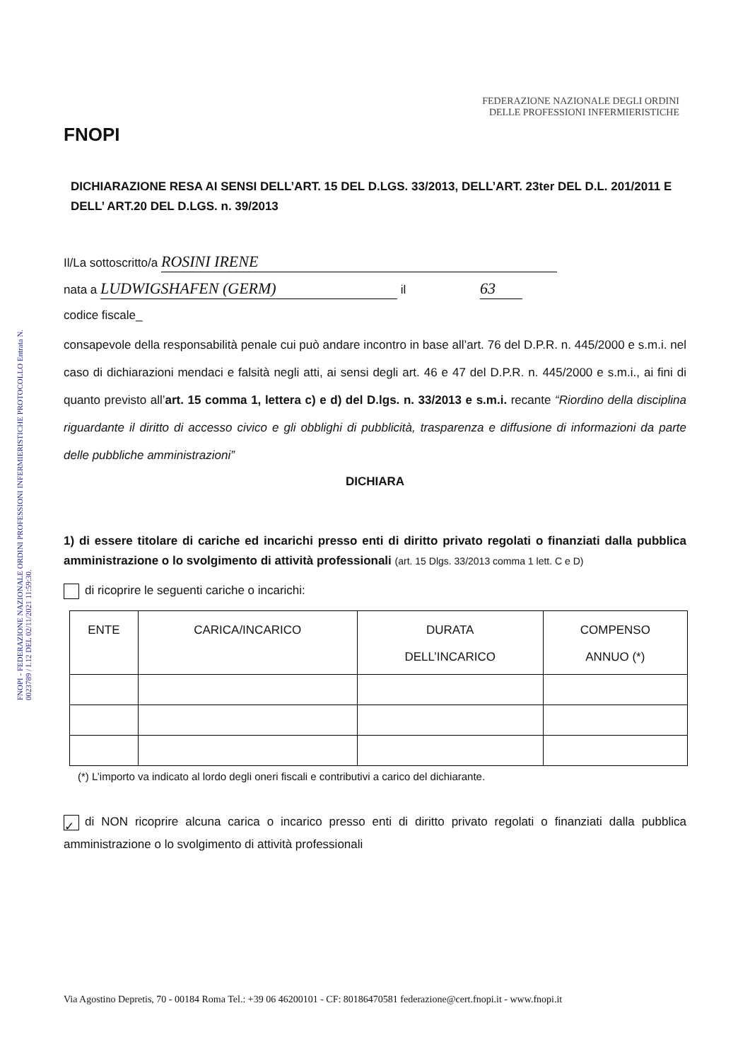FNOPI - FEDERAZIONE NAZIONALE ORDINI PROFESSIONI INFERMIERISTICHE PROTOCOLLO Entrata N. 0023789 / I.12 DEL 02/11/2021 11:59:30.
FNOPI
FEDERAZIONE NAZIONALE DEGLI ORDINI
DELLE PROFESSIONI INFERMIERISTICHE
DICHIARAZIONE RESA AI SENSI DELL’ART. 15 DEL D.LGS. 33/2013, DELL’ART. 23ter DEL D.L. 201/2011 E DELL’ ART.20 DEL D.LGS. n. 39/2013
Il/La sottoscritto/a ROSINI IRENE
nata a LUDWIGSHAFEN (GERM) il 63
codice fiscale_
consapevole della responsabilità penale cui può andare incontro in base all’art. 76 del D.P.R. n. 445/2000 e s.m.i. nel caso di dichiarazioni mendaci e falsità negli atti, ai sensi degli art. 46 e 47 del D.P.R. n. 445/2000 e s.m.i., ai fini di quanto previsto all’art. 15 comma 1, lettera c) e d) del D.lgs. n. 33/2013 e s.m.i. recante “Riordino della disciplina riguardante il diritto di accesso civico e gli obblighi di pubblicità, trasparenza e diffusione di informazioni da parte delle pubbliche amministrazioni”
DICHIARA
1) di essere titolare di cariche ed incarichi presso enti di diritto privato regolati o finanziati dalla pubblica amministrazione o lo svolgimento di attività professionali (art. 15 Dlgs. 33/2013 comma 1 lett. C e D)
di ricoprire le seguenti cariche o incarichi:
| ENTE | CARICA/INCARICO | DURATA DELL’INCARICO | COMPENSO ANNUO (*) |
| --- | --- | --- | --- |
(*) L’importo va indicato al lordo degli oneri fiscali e contributivi a carico del dichiarante.
✓ di NON ricoprire alcuna carica o incarico presso enti di diritto privato regolati o finanziati dalla pubblica amministrazione o lo svolgimento di attività professionali
Via Agostino Depretis, 70 - 00184 Roma Tel.: +39 06 46200101 - CF: 80186470581 federazione@cert.fnopi.it - www.fnopi.it